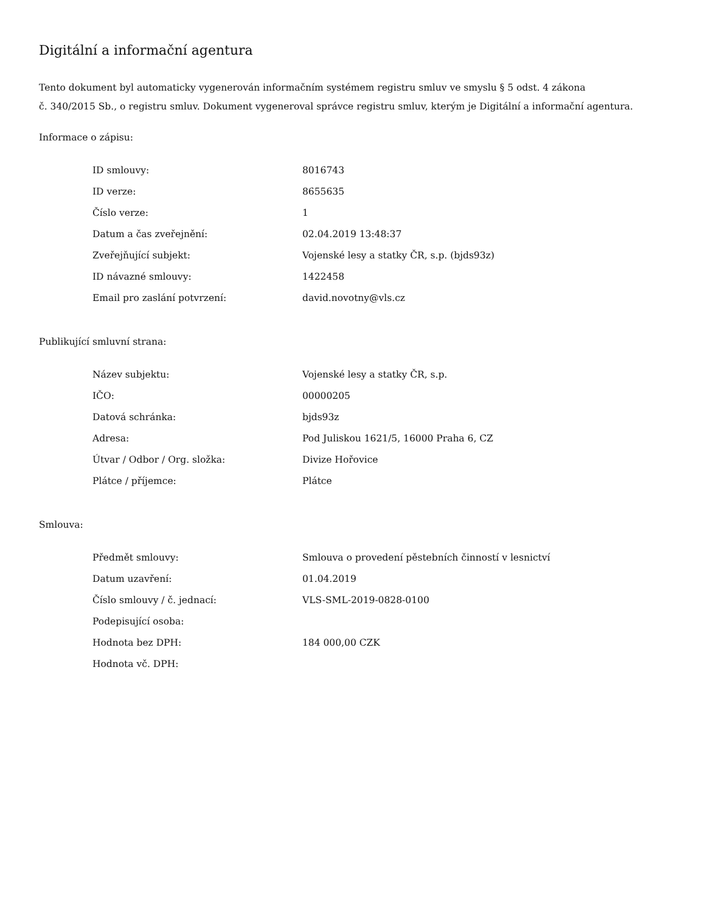Digitální a informační agentura
Tento dokument byl automaticky vygenerován informačním systémem registru smluv ve smyslu § 5 odst. 4 zákona
č. 340/2015 Sb., o registru smluv. Dokument vygeneroval správce registru smluv, kterým je Digitální a informační agentura.
Informace o zápisu:
| ID smlouvy: | 8016743 |
| ID verze: | 8655635 |
| Číslo verze: | 1 |
| Datum a čas zveřejnění: | 02.04.2019 13:48:37 |
| Zveřejňující subjekt: | Vojenské lesy a statky ČR, s.p. (bjds93z) |
| ID návazné smlouvy: | 1422458 |
| Email pro zaslání potvrzení: | david.novotny@vls.cz |
Publikující smluvní strana:
| Název subjektu: | Vojenské lesy a statky ČR, s.p. |
| IČO: | 00000205 |
| Datová schránka: | bjds93z |
| Adresa: | Pod Juliskou 1621/5, 16000 Praha 6, CZ |
| Útvar / Odbor / Org. složka: | Divize Hořovice |
| Plátce / příjemce: | Plátce |
Smlouva:
| Předmět smlouvy: | Smlouva o provedení pěstebních činností v lesnictví |
| Datum uzavření: | 01.04.2019 |
| Číslo smlouvy / č. jednací: | VLS-SML-2019-0828-0100 |
| Podepisující osoba: | |
| Hodnota bez DPH: | 184 000,00 CZK |
| Hodnota vč. DPH: | |